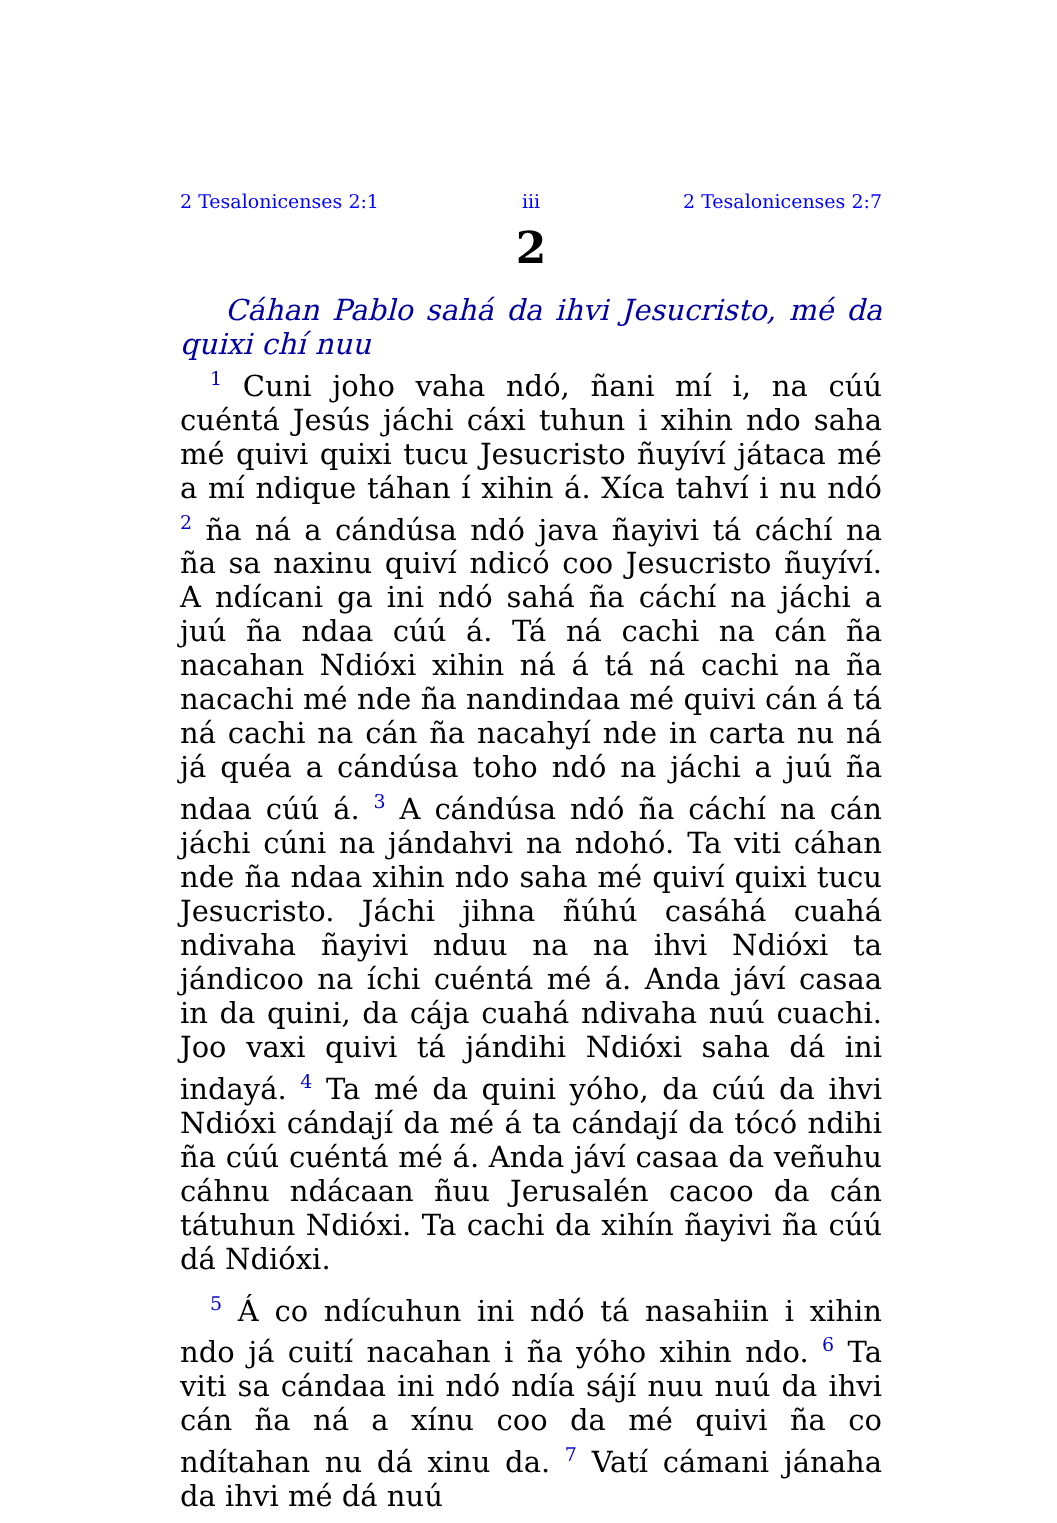2 Tesalonicenses 2:1 iii 2 Tesalonicenses 2:7
2
Cáhan Pablo sahá da ihvi Jesucristo, mé da quixi chí nuu
<sup>1</sup> Cuni joho vaha ndó, ñani mí i, na cúú cuéntá Jesús jáchi cáxi tuhun i xihin ndo saha mé quivi quixi tucu Jesucristo ñuyíví játaca mé a mí ndique táhan í xihin á. Xíca tahví i nu ndó <sup>2</sup> ña ná a cándúsa ndó java ñayivi tá cáchí na ña sa naxinu quiví ndicó coo Jesucristo ñuyíví. A ndícani ga ini ndó sahá ña cáchí na jáchi a juú ña ndaa cúú á. Tá ná cachi na cán ña nacahan Ndióxi xihin ná á tá ná cachi na ña nacachi mé nde ña nandindaa mé quivi cán á tá ná cachi na cán ña nacahyí nde in carta nu ná já quéa a cándúsa toho ndó na jáchi a juú ña ndaa cúú á. <sup>3</sup> A cándúsa ndó ña cáchí na cán jáchi cúni na jándahvi na ndohó. Ta viti cáhan nde ña ndaa xihin ndo saha mé quiví quixi tucu Jesucristo. Jáchi jihna ñúhú casáhá cuahá ndivaha ñayivi nduu na na ihvi Ndióxi ta jándicoo na íchi cuéntá mé á. Anda jáví casaa in da quini, da cája cuahá ndivaha nuú cuachi. Joo vaxi quivi tá jándihi Ndióxi saha dá ini indayá. <sup>4</sup> Ta mé da quini yóho, da cúú da ihvi Ndióxi cándají da mé á ta cándají da tócó ndihi ña cúú cuéntá mé á. Anda jáví casaa da veñuhu cáhnu ndácaan ñuu Jerusalén cacoo da cán tátuhun Ndióxi. Ta cachi da xihín ñayivi ña cúú dá Ndióxi.
<sup>5</sup> Á co ndícuhun ini ndó tá nasahiin i xihin ndo já cuití nacahan i ña yóho xihin ndo. <sup>6</sup> Ta viti sa cándaa ini ndó ndía sájí nuu nuú da ihvi cán ña ná a xínu coo da mé quivi ña co ndítahan nu dá xinu da. <sup>7</sup> Vatí cámani jánaha da ihvi mé dá nuú